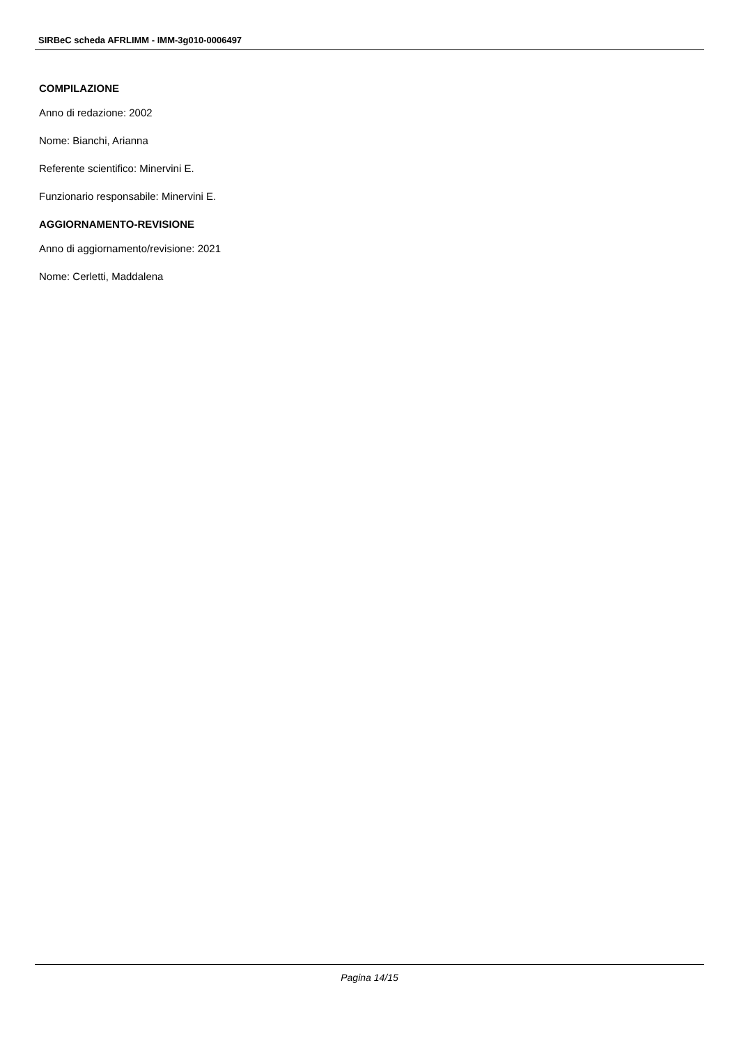SIRBeC scheda AFRLIMM - IMM-3g010-0006497
COMPILAZIONE
Anno di redazione: 2002
Nome: Bianchi, Arianna
Referente scientifico: Minervini E.
Funzionario responsabile: Minervini E.
AGGIORNAMENTO-REVISIONE
Anno di aggiornamento/revisione: 2021
Nome: Cerletti, Maddalena
Pagina 14/15